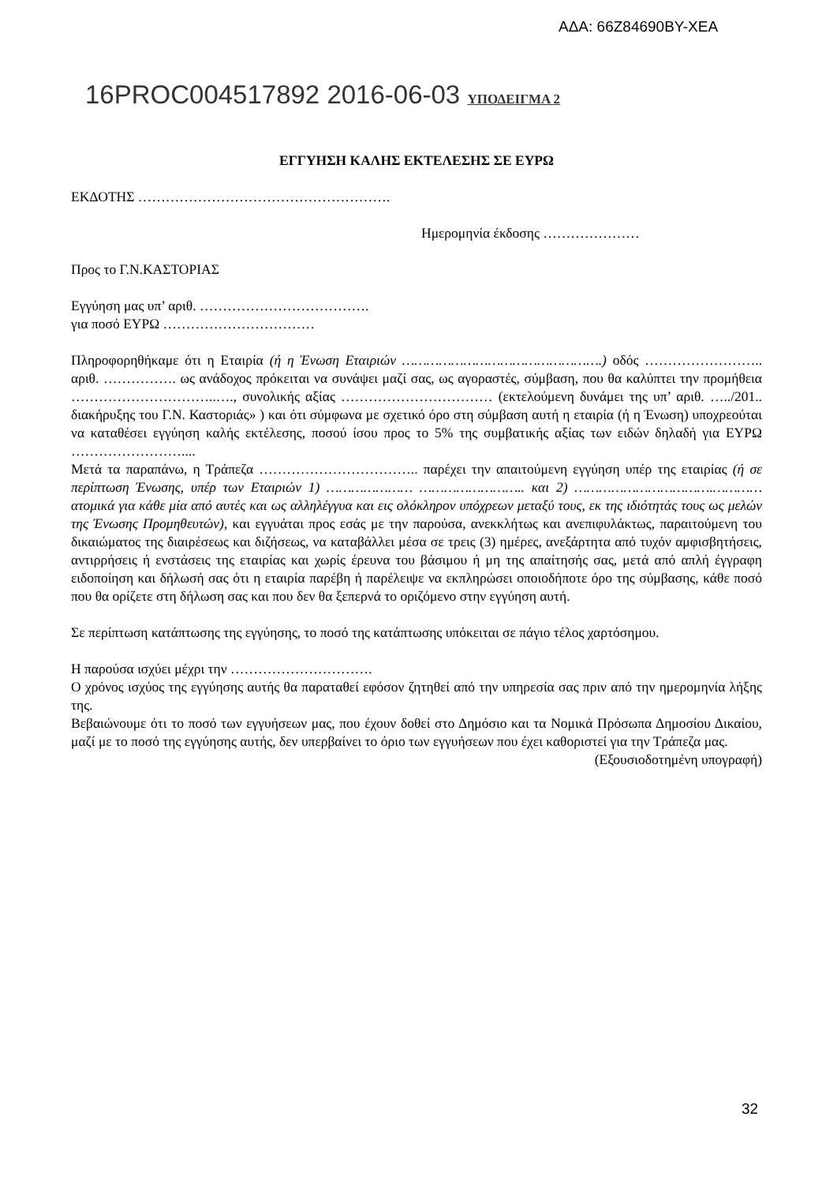ΑΔΑ: 66Z84690ΒΥ-ΧΕΑ
16PROC004517892 2016-06-03 ΥΠΟΔΕΙΓΜΑ 2
ΕΓΓΥΗΣΗ ΚΑΛΗΣ ΕΚΤΕΛΕΣΗΣ ΣΕ ΕΥΡΩ
ΕΚΔΟΤΗΣ ……………………………………………….
Ημερομηνία έκδοσης …………………
Προς το Γ.Ν.ΚΑΣΤΟΡΙΑΣ
Εγγύηση μας υπ’ αριθ. ……………………………….
για ποσό ΕΥΡΩ ……………………………
Πληροφορηθήκαμε ότι η Εταιρία (ή η Ένωση Εταιριών ………………………………………….) οδός …………………….. αριθ. ……………. ως ανάδοχος πρόκειται να συνάψει μαζί σας, ως αγοραστές, σύμβαση, που θα καλύπτει την προμήθεια …………………………..…., συνολικής αξίας …………………………… (εκτελούμενη δυνάμει της υπ’ αριθ. …../201.. διακήρυξης του Γ.Ν. Καστοριάς» ) και ότι σύμφωνα με σχετικό όρο στη σύμβαση αυτή η εταιρία (ή η Ένωση) υποχρεούται να καταθέσει εγγύηση καλής εκτέλεσης, ποσού ίσου προς το 5% της συμβατικής αξίας των ειδών δηλαδή για ΕΥΡΩ ……………………....
Μετά τα παραπάνω, η Τράπεζα …………………………….. παρέχει την απαιτούμενη εγγύηση υπέρ της εταιρίας (ή σε περίπτωση Ένωσης, υπέρ των Εταιριών 1) ………………… …………………….. και 2) …………………………….………… ατομικά για κάθε μία από αυτές και ως αλληλέγγυα και εις ολόκληρον υπόχρεων μεταξύ τους, εκ της ιδιότητάς τους ως μελών της Ένωσης Προμηθευτών), και εγγυάται προς εσάς με την παρούσα, ανεκκλήτως και ανεπιφυλάκτως, παραιτούμενη του δικαιώματος της διαιρέσεως και διζήσεως, να καταβάλλει μέσα σε τρεις (3) ημέρες, ανεξάρτητα από τυχόν αμφισβητήσεις, αντιρρήσεις ή ενστάσεις της εταιρίας και χωρίς έρευνα του βάσιμου ή μη της απαίτησής σας, μετά από απλή έγγραφη ειδοποίηση και δήλωσή σας ότι η εταιρία παρέβη ή παρέλειψε να εκπληρώσει οποιοδήποτε όρο της σύμβασης, κάθε ποσό που θα ορίζετε στη δήλωση σας και που δεν θα ξεπερνά το οριζόμενο στην εγγύηση αυτή.
Σε περίπτωση κατάπτωσης της εγγύησης, το ποσό της κατάπτωσης υπόκειται σε πάγιο τέλος χαρτόσημου.
Η παρούσα ισχύει μέχρι την ………………………….
Ο χρόνος ισχύος της εγγύησης αυτής θα παραταθεί εφόσον ζητηθεί από την υπηρεσία σας πριν από την ημερομηνία λήξης της.
Βεβαιώνουμε ότι το ποσό των εγγυήσεων μας, που έχουν δοθεί στο Δημόσιο και τα Νομικά Πρόσωπα Δημοσίου Δικαίου, μαζί με το ποσό της εγγύησης αυτής, δεν υπερβαίνει το όριο των εγγυήσεων που έχει καθοριστεί για την Τράπεζα μας.
(Εξουσιοδοτημένη υπογραφή)
32